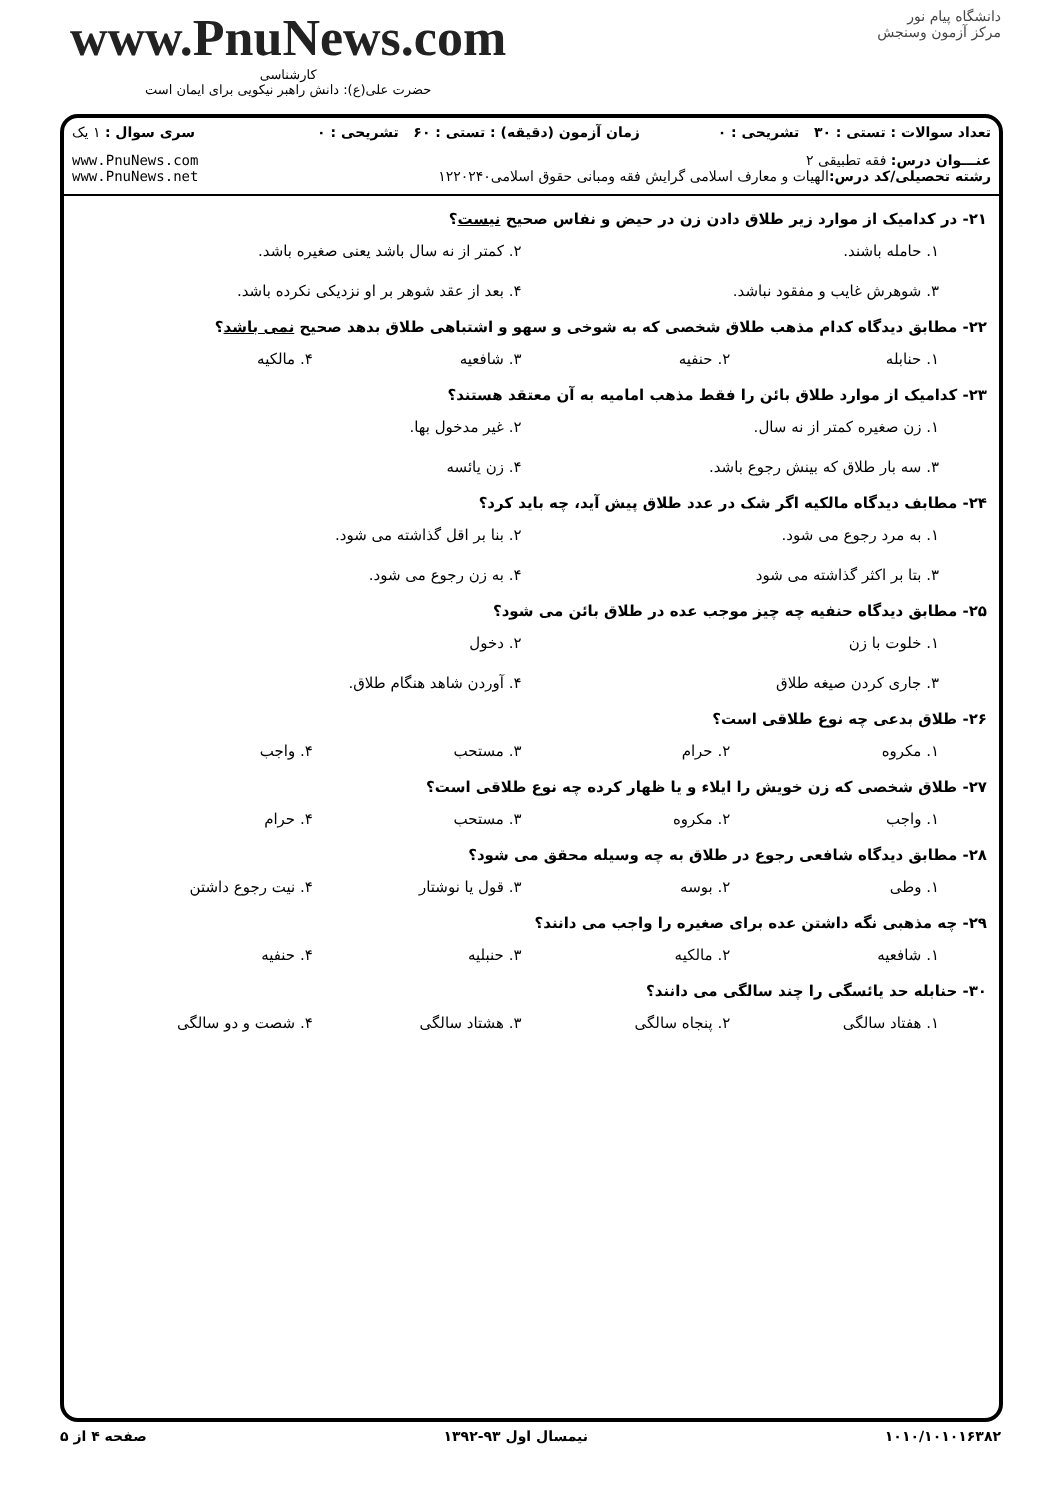www.PnuNews.com
کارشناسی
حضرت علی(ع): دانش راهبر نیکویی برای ایمان است
دانشگاه پیام نور
مرکز آزمون وسنجش
| تعداد سوالات : تستی : ۳۰ تشریحی : ۰ | زمان آزمون (دقیقه) : تستی : ۶۰ تشریحی : ۰ | سری سوال : ۱ یک |
| عنـــوان درس: فقه تطبیقی ۲ رشته تحصیلی/کد درس: الهیات و معارف اسلامی گرایش فقه ومبانی حقوق اسلامی۱۲۲۰۲۴۰ | | www.PnuNews.com www.PnuNews.net |
۲۱- در کدامیک از موارد زیر طلاق دادن زن در حیض و نفاس صحیح نیست؟
۱. حامله باشند.
۲. کمتر از نه سال باشد یعنی صغیره باشد.
۳. شوهرش غایب و مفقود نباشد.
۴. بعد از عقد شوهر بر او نزدیکی نکرده باشد.
۲۲- مطابق دیدگاه کدام مذهب طلاق شخصی که به شوخی و سهو و اشتباهی طلاق بدهد صحیح نمی باشد؟
۱. حنابله
۲. حنفیه
۳. شافعیه
۴. مالکیه
۲۳- کدامیک از موارد طلاق بائن را فقط مذهب امامیه به آن معتقد هستند؟
۱. زن صغیره کمتر از نه سال.
۲. غیر مدخول بها.
۳. سه بار طلاق که بینش رجوع باشد.
۴. زن یائسه
۲۴- مطابف دیدگاه مالکیه اگر شک در عدد طلاق پیش آید، چه باید کرد؟
۱. به مرد رجوع می شود.
۲. بنا بر اقل گذاشته می شود.
۳. بتا بر اکثر گذاشته می شود
۴. به زن رجوع می شود.
۲۵- مطابق دیدگاه حنفیه چه چیز موجب عده در طلاق بائن می شود؟
۱. خلوت با زن
۲. دخول
۳. جاری کردن صیغه طلاق
۴. آوردن شاهد هنگام طلاق.
۲۶- طلاق بدعی چه نوع طلاقی است؟
۱. مکروه
۲. حرام
۳. مستحب
۴. واجب
۲۷- طلاق شخصی که زن خویش را ایلاء و یا ظهار کرده چه نوع طلاقی است؟
۱. واجب
۲. مکروه
۳. مستحب
۴. حرام
۲۸- مطابق دیدگاه شافعی رجوع در طلاق به چه وسیله محقق می شود؟
۱. وطی
۲. بوسه
۳. قول یا نوشتار
۴. نیت رجوع داشتن
۲۹- چه مذهبی نگه داشتن عده برای صغیره را واجب می دانند؟
۱. شافعیه
۲. مالکیه
۳. حنبلیه
۴. حنفیه
۳۰- حنابله حد یائسگی را چند سالگی می دانند؟
۱. هفتاد سالگی
۲. پنجاه سالگی
۳. هشتاد سالگی
۴. شصت و دو سالگی
۱۰۱۰/۱۰۱۰۱۶۳۸۲ نیمسال اول ۹۳-۱۳۹۲ صفحه ۴ از ۵